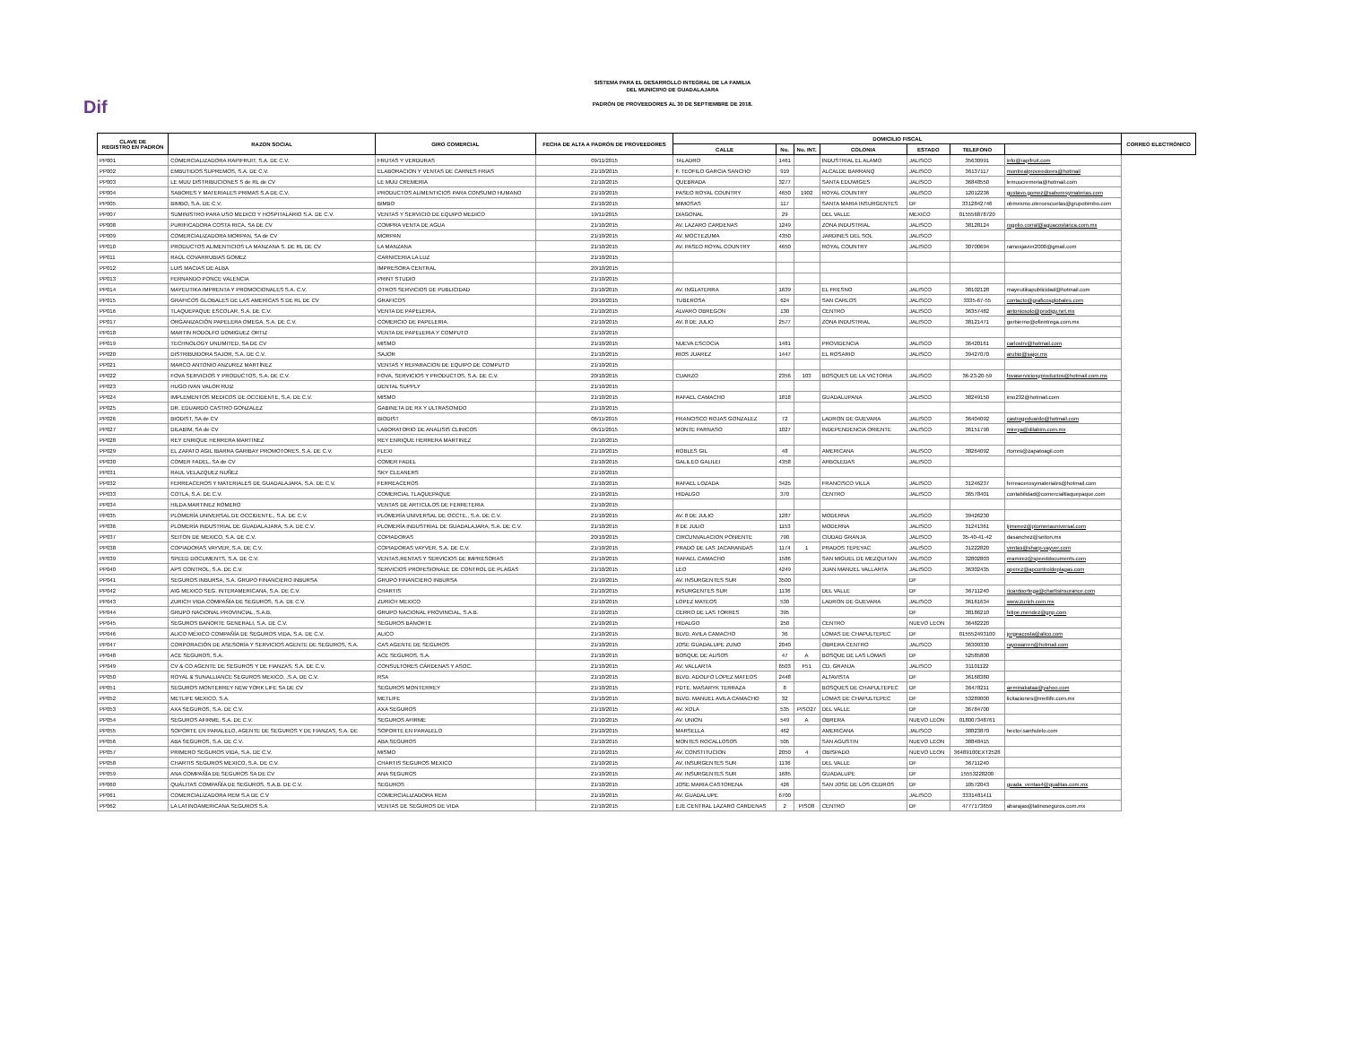Dif
SISTEMA PARA EL DESARROLLO INTEGRAL DE LA FAMILIA
DEL MUNICIPIO DE GUADALAJARA
PADRÓN DE PROVEEDORES AL 30 DE SEPTIEMBRE DE 2018.
| CLAVE DE REGISTRO EN PADRÓN | RAZON SOCIAL | GIRO COMERCIAL | FECHA DE ALTA A PADRÓN DE PROVEEDORES | DOMICILIO FISCAL | | | | | | | CORREO ELECTRÓNICO |
| --- | --- | --- | --- | --- | --- | --- | --- | --- | --- | --- | --- |
| | | | | CALLE | No. | No. INT. | COLONIA | ESTADO | TELEFONO | | |
| PP001 | COMERCIALIZADORA RAPIFRUIT, S.A. DE C.V. | FRUTAS Y VERDURAS | 09/11/2015 | TALADRO | 1461 | | INDUSTRIAL EL ALAMO | JALISCO | 35630991 | info@rapifruit.com | |
| PP002 | EMBUTIDOS SUPREMOS, S.A. DE C.V. | ELABORACION Y VENTAS DE CARNES FRIAS | 21/10/2015 | F. TEOFILO GARCIA SANCHO | 919 | | ALCALDE BARRANQ | JALISCO | 36137117 | montrealproveedores@hotmail | |
| PP003 | LE MUU DISTRIBUCIONES S de RL de CV | LE MUU CREMERIA | 21/10/2015 | QUEBRADA | 3277 | | SANTA EDUWIGES | JALISCO | 36848550 | lemuucremeria@hotmail.com | |
| PP004 | SABORES Y MATERIALES PRIMAS S.A DE C.V. | PRODUCTOS ALIMENTICIOS PARA CONSUMO HUMANO | 21/10/2015 | PASEO ROYAL COUNTRY | 4650 | 1902 | ROYAL COUNTRY | JALISCO | 12012236 | gustavo.gomez@saboresymaterias.com | |
| PP005 | BIMBO, S.A. DE C.V. | BIMBO | 21/10/2015 | MIMOSAS | 117 | | SANTA MARIA INSURGENTES | DF | 3312842746 | obmexmo.oteroescuelas@grupobimbo.com | |
| PP007 | SUMINISTRO PARA USO MEDICO Y HOSPITALARIO S.A. DE C.V. | VENTAS Y SERVICIO DE EQUIPO MEDICO | 19/11/2015 | DIAGONAL | 29 | | DEL VALLE | MEXICO | 015556878720 | | |
| PP008 | PURIFICADORA COSTA RICA, SA DE CV | COMPRA VENTA DE AGUA | 21/10/2015 | AV. LAZARO CARDENAS | 1249 | | ZONA INDUSTRIAL | JALISCO | 38128124 | rogelio.corral@aguacostarica.com.mx | |
| PP009 | COMERCIALIZADORA MORPAN, SA de CV | MORPAN | 21/10/2015 | AV. MOCTEZUMA | 4350 | | JARDINES DEL SOL | JALISCO | | | |
| PP010 | PRODUCTOS ALIMENTICIOS LA MANZANA S. DE RL DE CV | LA MANZANA | 21/10/2015 | AV. PASEO ROYAL COUNTRY | 4650 | | ROYAL COUNTRY | JALISCO | 30700694 | ramosjavier2000@gmail.com | |
| PP011 | RAÚL COVARRUBIAS GOMEZ | CARNICERIA LA LUZ | 21/10/2015 | | | | | | | | |
| PP012 | LUIS MACIAS DE ALBA | IMPRESORA CENTRAL | 20/10/2015 | | | | | | | | |
| PP013 | FERNANDO PONCE VALENCIA | PRINT STUDIO | 21/10/2015 | | | | | | | | |
| PP014 | MAYEUTIKA IMPRENTA Y PROMOCIONALES S.A. C.V. | OTROS SERVICIOS DE PUBLICIDAD | 21/10/2015 | AV. INGLATERRA | 1639 | | EL FRESNO | JALISCO | 38102128 | mayeutikapublicidad@hotmail.com | |
| PP015 | GRAFICOS GLOBALES DE LAS AMERICAS S DE RL DE CV | GRAFICOS | 20/10/2015 | TUBEROSA | 624 | | SAN CARLOS | JALISCO | 3335-67-55 | contacto@graficosglobales.com | |
| PP016 | TLAQUEPAQUE ESCOLAR, S.A. DE C.V. | VENTA DE PAPELERIA. | 21/10/2015 | ALVARO OBREGON | 130 | | CENTRO | JALISCO | 36357482 | antoniosolo@prodigy.net.mx | |
| PP017 | ORGANIZACIÓN PAPELERA OMEGA, S.A. DE C.V. | COMERCIO DE PAPELERIA. | 21/10/2015 | AV. 8 DE JULIO | 2577 | | ZONA INDUSTRIAL | JALISCO | 38121471 | gorbierno@ofientrega.com.mx | |
| PP018 | MARTIN RODOLFO DOMIGUEZ ORTIZ | VENTA DE PAPELERIA Y COMPUTO | 21/10/2015 | | | | | | | | |
| PP019 | TECHNOLOGY UNLIMITED, SA DE CV | MISMO | 21/10/2015 | NUEVA ESCOCIA | 1481 | | PROVIDENCIA | JALISCO | 36420161 | carlostrv@hotmail.com | |
| PP020 | DISTRIBUIDORA SAJOR, S.A. DE C.V. | SAJOR | 21/10/2015 | RIOS JUAREZ | 1447 | | EL ROSARIO | JALISCO | 39427070 | arubio@sajor.mx | |
| PP021 | MARCO ANTONIO ANZUREZ MARTÍNEZ | VENTAS Y REPARACION DE EQUIPO DE COMPUTO | 21/10/2015 | | | | | | | | |
| PP022 | FOVA SERVICIOS Y PRODUCTOS, S.A. DE C.V. | FOVA, SERVICIOS Y PRODUCTOS, S.A. DE C.V. | 20/10/2015 | CUARZO | 2356 | 103 | BOSQUES DE LA VICTORIA | JALISCO | 36-23-20-59 | fovaserviciosyproductos@hotmail.com.mx | |
| PP023 | HUGO IVAN VALOR RUIZ | DENTAL SUPPLY | 21/10/2015 | | | | | | | | |
| PP024 | IMPLEMENTOS MEDICOS DE OCCIDENTE, S.A. DE C.V. | MISMO | 21/10/2015 | RAFAEL CAMACHO | 1818 | | GUADALUPANA | JALISCO | 38249150 | imo232@hotmail.com | |
| PP025 | DR. EDUARDO CASTRO GONZALEZ | GABINETA DE RX Y ULTRASONIDO | 21/10/2015 | | | | | | | | |
| PP026 | BIODIST, SA de CV | BIODIST | 06/11/2015 | FRANCISCO ROJAS GONZALEZ | 72 | | LADRON DE GUEVARA | JALISCO | 36404092 | castrogeduardo@hotmail.com | |
| PP027 | DILABIM, SA de CV | LABORATORIO DE ANALISIS CLINICOS | 06/11/2015 | MONTE PARNASO | 1027 | | INDEPENDENCIA ORIENTE | JALISCO | 36151790 | mireya@dilabim.com.mx | |
| PP028 | REY ENRIQUE HERRERA MARTINEZ | REY ENRIQUE HERRERA MARTINEZ | 21/10/2015 | | | | | | | | |
| PP029 | EL ZAPATO AGIL IBARRA GARIBAY PROMOTORES, S.A. DE C.V. | FLEXI | 21/10/2015 | ROBLES GIL | 48 | | AMERICANA | JALISCO | 38264092 | rtorres@zapatoagil.com | |
| PP030 | COMER FADEL, SA de CV | COMER FADEL | 21/10/2015 | GALILEO GALILEI | 4358 | | ARBOLEDAS | JALISCO | | | |
| PP031 | RAUL VELAZQUEZ NUÑEZ | SKY CLEANERS | 21/10/2015 | | | | | | | | |
| PP032 | FERREACEROS Y MATERIALES DE GUADALAJARA, S.A. DE C.V. | FERREACEROS | 21/10/2015 | RAFAEL LOZADA | 3425 | | FRANCISCO VILLA | JALISCO | 31246237 | ferreacerosymateriales@hotmail.com | |
| PP033 | COTLA, S.A. DE C.V. | COMERCIAL TLAQUEPAQUE | 21/10/2015 | HIDALGO | 370 | | CENTRO | JALISCO | 36578401 | contabilidad@comercialtlaquepaque.com | |
| PP034 | HILDA MARTINEZ ROMERO | VENTAS DE ARTICULOS DE FERRETERIA | 21/10/2015 | | | | | | | | |
| PP035 | PLOMERÍA UNIVERSAL DE OCCIDENTE., S.A. DE C.V. | PLOMERÍA UNIVERSAL DE OCCTE., S.A. DE C.V. | 21/10/2015 | AV. 8 DE JULIO | 1287 | | MODERNA | JALISCO | 39426230 | | |
| PP036 | PLOMERÍA INDUSTRIAL DE GUADALAJARA, S.A. DE C.V. | PLOMERÍA INDUSTRIAL DE GUADALAJARA, S.A. DE C.V. | 21/10/2015 | 8 DE JULIO | 1153 | | MODERNA | JALISCO | 31241361 | ljimenez@plomeriauniversal.com | |
| PP037 | SEITON DE MEXICO, S.A. DE C.V. | COPIADORAS | 20/10/2015 | CIRCUNVALACION PONIENTE | 790 | | CIUDAD GRANJA | JALISCO | 35-40-41-42 | dasanchez@seiton.mx | |
| PP038 | COPIADORAS VAYVER, S.A. DE C.V. | COPIADORAS VAYVER, S.A. DE C.V. | 21/10/2015 | PRADO DE LAS JACARANDAS | 1174 | 1 | PRADOS TEPEYAC | JALISCO | 31222820 | ventas@sharp-vayver.com | |
| PP039 | SPEED DOCUMENTS, S.A. DE C.V. | VENTAS,RENTAS Y SERVICIOS DE IMPRESORAS | 21/10/2015 | RAFAEL CAMACHO | 1586 | | SAN MIGUEL DE MEZQUITAN | JALISCO | 32802803 | eramirez@speeddocuments.com | |
| PP040 | APS CONTROL, S.A. DE C.V. | SERVICIOS PROFESIONALE DE CONTROL DE PLAGAS | 21/10/2015 | LEO | 4249 | | JUAN MANUEL VALLARTA | JALISCO | 36302435 | operez@apcontroldeplagas.com | |
| PP041 | SEGUROS INBURSA, S.A. GRUPO FINANCIERO INBURSA | GRUPO FINANCIERO INBURSA | 21/10/2015 | AV. INSURGENTES SUR | 3500 | | | DF | | | |
| PP042 | AIG MEXICO SEG. INTERAMERICANA, S.A. DE C.V. | CHARTIS | 21/10/2015 | INSURGENTES SUR | 1136 | | DEL VALLE | DF | 36711240 | ricardoortega@chartisinsurance.com | |
| PP043 | ZURICH VIDA COMPAÑÍA DE SEGUROS, S.A. DE C.V. | ZURICH MEXICO | 21/10/2015 | LOPEZ MATEOS | 530 | | LADRON DE GUEVARA | JALISCO | 36161634 | www.zurich.com.mx | |
| PP044 | GRUPO NACIONAL PROVINCIAL, S.A.B. | GRUPO NACIONAL PROVINCIAL, S.A.B. | 21/10/2015 | CERRO DE LAS TORRES | 395 | | | DF | 38186210 | felipe.mendez@gnp.com | |
| PP045 | SEGUROS BANORTE GENERALI, S.A. DE C.V. | SEGUROS BANORTE | 21/10/2015 | HIDALGO | 250 | | CENTRO | NUEVO LEON | 36482220 | | |
| PP046 | ALICO MÉXICO COMPAÑÍA DE SEGUROS VIDA, S.A. DE C.V. | ALICO | 21/10/2015 | BLVD. AVILA CAMACHO | 36 | | LOMAS DE CHAPULTEPEC | DF | 015552493100 | jorgeacosta@alico.com | |
| PP047 | CORPORACIÓN DE ASESORÍA Y SERVICIOS AGENTE DE SEGUROS, S.A. | CAS AGENTE DE SEGUROS | 21/10/2015 | JOSE GUADALUPE ZUNO | 2040 | | OBRERA CENTRO | JALISCO | 36309330 | rayowarren@hotmail.com | |
| PP048 | ACE SEGUROS, S.A. | ACE SEGUROS, S.A. | 21/10/2015 | BOSQUE DE ALISOS | 47 | A | BOSQUE DE LAS LOMAS | DF | 52585800 | | |
| PP049 | CV & CO AGENTE DE SEGUROS Y DE FIANZAS, S.A. DE C.V. | CONSULTORES CÁRDENAS Y ASOC. | 21/10/2015 | AV. VALLARTA | 6503 | F51 | CD. GRANJA | JALISCO | 31101122 | | |
| PP050 | ROYAL & SUNALLIANCE SEGUROS MEXICO, .S.A. DE C.V. | RSA | 21/10/2015 | BLVD. ADOLFO LOPEZ MATEOS | 2448 | | ALTAVISTA | DF | 36168380 | | |
| PP051 | SEGUROS MONTERREY NEW YORK LIFE SA DE CV | SEGUROS MONTERREY | 21/10/2015 | PDTE. MASARYK TERRAZA | 8 | | BOSQUES DE CHAPULTEPEC | DF | 36478211 | aeminakataa@yahoo.com | |
| PP052 | METLIFE MEXICO, S.A. | METLIFE | 21/10/2015 | BLVD. MANUEL AVILA CAMACHO | 32 | | LOMAS DE CHAPULTEPEC | DF | 53289000 | licitaciones@metlife.com.mx | |
| PP053 | AXA SEGUROS, S.A. DE C.V. | AXA SEGUROS | 21/10/2015 | AV. XOLA | 535 | PISO27 | DEL VALLE | DF | 36784700 | | |
| PP054 | SEGUROS AFIRME, S.A. DE C.V. | SEGUROS AFIRME | 21/10/2015 | AV. UNION | 549 | A | OBRERA | NUEVO LEON | 018007348761 | | |
| PP055 | SOPORTE EN PARALELO, AGENTE DE SEGUROS Y DE FIANZAS, S.A. DE | SOPORTE EN PARALELO | 21/10/2015 | MARSELLA | 462 | | AMERICANA | JALISCO | 38823870 | hector.sanhulelo.com | |
| PP056 | ABA SEGUROS, S.A. DE C.V. | ABA SEGUROS | 21/10/2015 | MONTES ROCALLOSOS | 505 | | SAN AGUSTIN | NUEVO LEON | 38848415 | | |
| PP057 | PRIMERO SEGUROS VIDA, S.A. DE C.V. | MISMO | 21/10/2015 | AV. CONSTITUCION | 2050 | 4 | OBISPADO | NUEVO LEON | 36489100EXT2528 | | |
| PP058 | CHARTIS SEGUROS MEXICO, S.A. DE C.V. | CHARTIS SEGUROS MEXICO | 21/10/2015 | AV. INSURGENTES SUR | 1136 | | DEL VALLE | DF | 36711240 | | |
| PP059 | ANA COMPAÑÍA DE SEGUROS SA DE CV | ANA SEGUROS | 21/10/2015 | AV. INSURGENTES SUR | 1685 | | GUADALUPE | DF | 15553228200 | | |
| PP060 | QUÁLITAS COMPAÑÍA DE SEGUROS, S.A.B. DE C.V. | SEGUROS | 21/10/2015 | JOSE MARIA CASTORENA | 426 | | SAN JOSE DE LOS CEDROS | DF | 10572043 | guada_ventas4@qualitas.com.mx | |
| PP061 | COMERCIALIZADORA REM S.A DE C.V | COMERCIALIZADORA REM | 21/10/2015 | AV. GUADALUPE | 6700 | | | JALISCO | 3331481411 | | |
| PP062 | LA LATINOAMERICANA SEGUROS S.A | VENTAS DE SEGUROS DE VIDA | 21/10/2015 | EJE CENTRAL LAZARO CARDENAS | 2 | PISO8 | CENTRO | DF | 4777173659 | abarajas@latinoseguros.com.mx | |